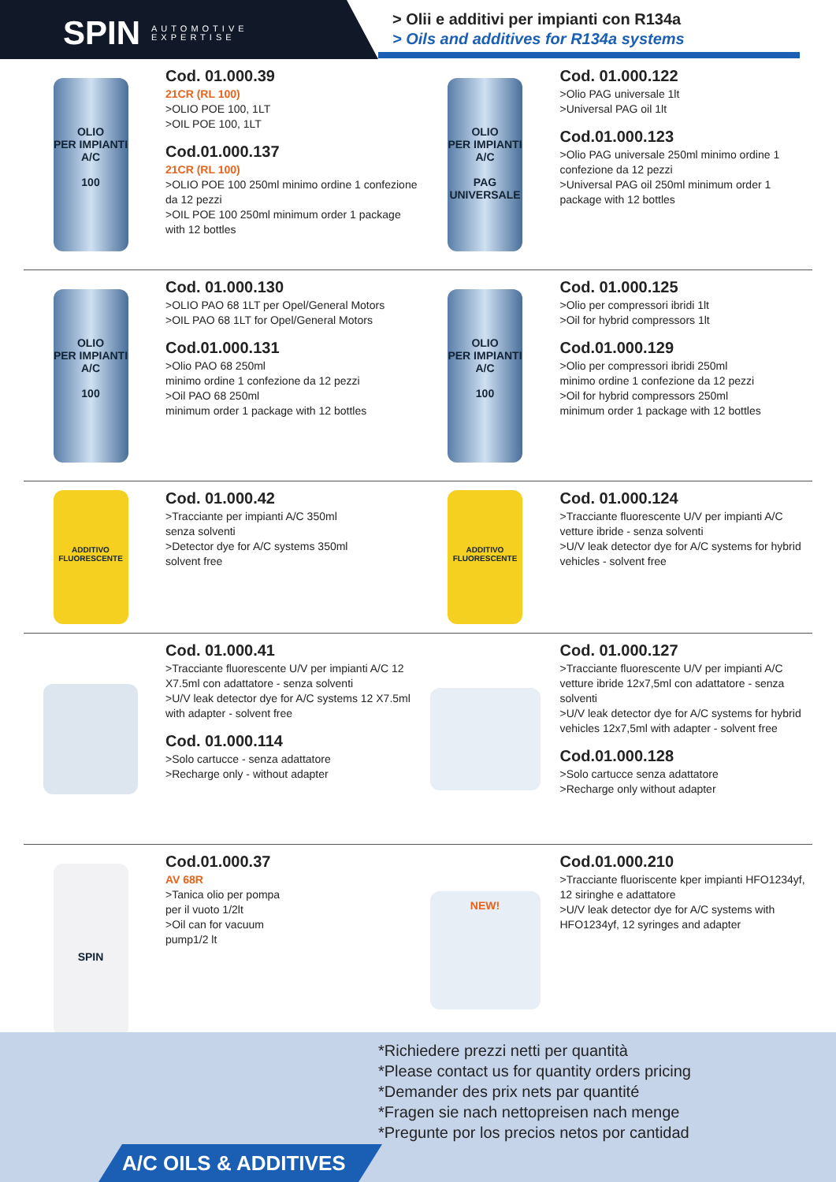SPIN AUTOMOTIVE
EXPERTISE
> Olii e additivi per impianti con R134a
> Oils and additives for R134a systems
OLIO
PER IMPIANTI A/C
100
Cod. 01.000.39
21CR (RL 100)
>OLIO POE 100, 1LT
>OIL POE 100, 1LT
Cod.01.000.137
21CR (RL 100)
>OLIO POE 100 250ml minimo ordine 1 confezione da 12 pezzi
>OIL POE 100 250ml minimum order 1 package with 12 bottles
OLIO
PER IMPIANTI A/C
PAG UNIVERSALE
Cod. 01.000.122
>Olio PAG universale 1lt
>Universal PAG oil 1lt
Cod.01.000.123
>Olio PAG universale 250ml minimo ordine 1 confezione da 12 pezzi
>Universal PAG oil 250ml minimum order 1 package with 12 bottles
OLIO
PER IMPIANTI A/C
100
Cod. 01.000.130
>OLIO PAO 68 1LT per Opel/General Motors
>OIL PAO 68 1LT for Opel/General Motors
Cod.01.000.131
>Olio PAO 68 250ml
minimo ordine 1 confezione da 12 pezzi
>Oil PAO 68 250ml
minimum order 1 package with 12 bottles
OLIO
PER IMPIANTI A/C
100
Cod. 01.000.125
>Olio per compressori ibridi 1lt
>Oil for hybrid compressors 1lt
Cod.01.000.129
>Olio per compressori ibridi 250ml
minimo ordine 1 confezione da 12 pezzi
>Oil for hybrid compressors 250ml
minimum order 1 package with 12 bottles
ADDITIVO FLUORESCENTE
Cod. 01.000.42
>Tracciante per impianti A/C 350ml
senza solventi
>Detector dye for A/C systems 350ml
solvent free
ADDITIVO FLUORESCENTE
Cod. 01.000.124
>Tracciante fluorescente U/V per impianti A/C vetture ibride - senza solventi
>U/V leak detector dye for A/C systems for hybrid vehicles - solvent free
Cod. 01.000.41
>Tracciante fluorescente U/V per impianti A/C 12 X7.5ml con adattatore - senza solventi
>U/V leak detector dye for A/C systems 12 X7.5ml with adapter - solvent free
Cod. 01.000.114
>Solo cartucce - senza adattatore
>Recharge only - without adapter
Cod. 01.000.127
>Tracciante fluorescente U/V per impianti A/C vetture ibride 12x7,5ml con adattatore - senza solventi
>U/V leak detector dye for A/C systems for hybrid vehicles 12x7,5ml with adapter - solvent free
Cod.01.000.128
>Solo cartucce senza adattatore
>Recharge only without adapter
SPIN
Cod.01.000.37
AV 68R
>Tanica olio per pompa
per il vuoto 1/2lt
>Oil can for vacuum
pump1/2 lt
NEW!
Cod.01.000.210
>Tracciante fluoriscente kper impianti HFO1234yf, 12 siringhe e adattatore
>U/V leak detector dye for A/C systems with HFO1234yf, 12 syringes and adapter
*Richiedere prezzi netti per quantità
*Please contact us for quantity orders pricing
*Demander des prix nets par quantité
*Fragen sie nach nettopreisen nach menge
*Pregunte por los precios netos por cantidad
A/C OILS & ADDITIVES